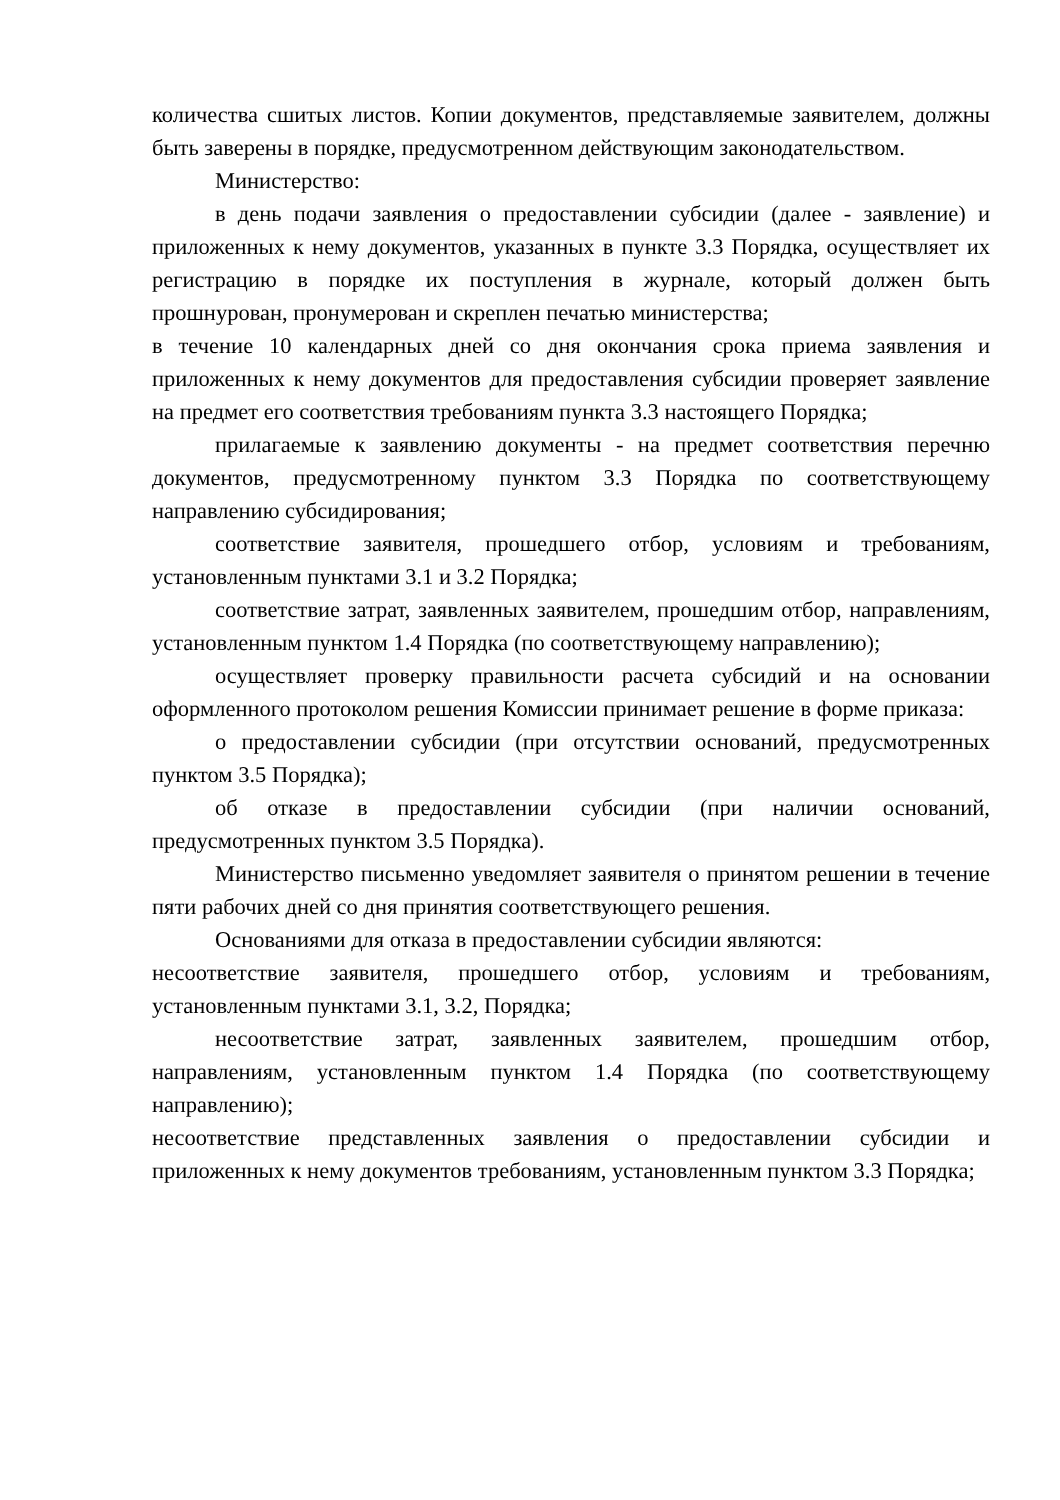количества сшитых листов. Копии документов, представляемые заявителем, должны быть заверены в порядке, предусмотренном действующим законодательством.
Министерство:
в день подачи заявления о предоставлении субсидии (далее - заявление) и приложенных к нему документов, указанных в пункте 3.3 Порядка, осуществляет их регистрацию в порядке их поступления в журнале, который должен быть прошнурован, пронумерован и скреплен печатью министерства;
в течение 10 календарных дней со дня окончания срока приема заявления и приложенных к нему документов для предоставления субсидии проверяет заявление на предмет его соответствия требованиям пункта 3.3 настоящего Порядка;
прилагаемые к заявлению документы - на предмет соответствия перечню документов, предусмотренному пунктом 3.3 Порядка по соответствующему направлению субсидирования;
соответствие заявителя, прошедшего отбор, условиям и требованиям, установленным пунктами 3.1 и 3.2 Порядка;
соответствие затрат, заявленных заявителем, прошедшим отбор, направлениям, установленным пунктом 1.4 Порядка (по соответствующему направлению);
осуществляет проверку правильности расчета субсидий и на основании оформленного протоколом решения Комиссии принимает решение в форме приказа:
о предоставлении субсидии (при отсутствии оснований, предусмотренных пунктом 3.5 Порядка);
об отказе в предоставлении субсидии (при наличии оснований, предусмотренных пунктом 3.5 Порядка).
Министерство письменно уведомляет заявителя о принятом решении в течение пяти рабочих дней со дня принятия соответствующего решения.
Основаниями для отказа в предоставлении субсидии являются:
несоответствие заявителя, прошедшего отбор, условиям и требованиям, установленным пунктами 3.1, 3.2, Порядка;
несоответствие затрат, заявленных заявителем, прошедшим отбор, направлениям, установленным пунктом 1.4 Порядка (по соответствующему направлению);
несоответствие представленных заявления о предоставлении субсидии и приложенных к нему документов требованиям, установленным пунктом 3.3 Порядка;